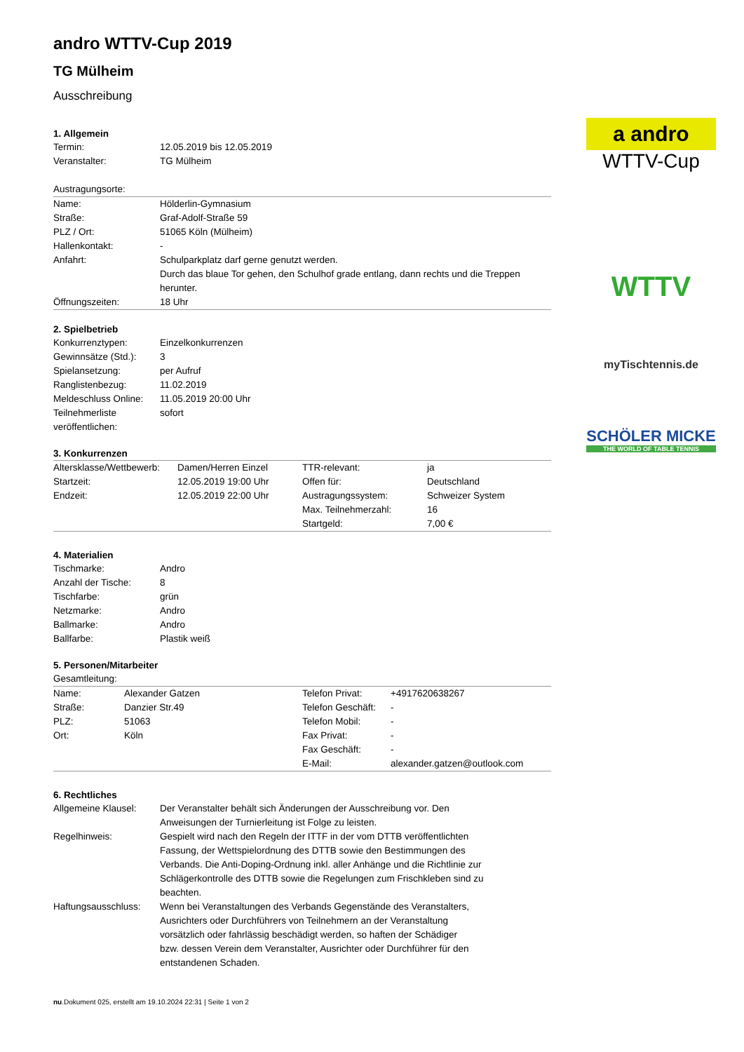a andro
WTTV-Cup
WTTV
myTischtennis.de
SCHÖLER MICKE
THE WORLD OF TABLE TENNIS
andro WTTV-Cup 2019
TG Mülheim
Ausschreibung
1. Allgemein
| Termin: | 12.05.2019 bis 12.05.2019 |
| Veranstalter: | TG Mülheim |
Austragungsorte:
| Name: | Hölderlin-Gymnasium |
| Straße: | Graf-Adolf-Straße 59 |
| PLZ / Ort: | 51065 Köln (Mülheim) |
| Hallenkontakt: | - |
| Anfahrt: | Schulparkplatz darf gerne genutzt werden. Durch das blaue Tor gehen, den Schulhof grade entlang, dann rechts und die Treppen herunter. |
| Öffnungszeiten: | 18 Uhr |
2. Spielbetrieb
| Konkurrenztypen: | Einzelkonkurrenzen |
| Gewinnsätze (Std.): | 3 |
| Spielansetzung: | per Aufruf |
| Ranglistenbezug: | 11.02.2019 |
| Meldeschluss Online: | 11.05.2019 20:00 Uhr |
| Teilnehmerliste veröffentlichen: | sofort |
3. Konkurrenzen
| Altersklasse/Wettbewerb: | Damen/Herren Einzel | TTR-relevant: | ja |
| Startzeit: | 12.05.2019 19:00 Uhr | Offen für: | Deutschland |
| Endzeit: | 12.05.2019 22:00 Uhr | Austragungssystem: | Schweizer System |
| | | Max. Teilnehmerzahl: | 16 |
| | | Startgeld: | 7,00 € |
4. Materialien
| Tischmarke: | Andro |
| Anzahl der Tische: | 8 |
| Tischfarbe: | grün |
| Netzmarke: | Andro |
| Ballmarke: | Andro |
| Ballfarbe: | Plastik weiß |
5. Personen/Mitarbeiter
Gesamtleitung:
| Name: | Alexander Gatzen | Telefon Privat: | +4917620638267 |
| Straße: | Danzier Str.49 | Telefon Geschäft: | - |
| PLZ: | 51063 | Telefon Mobil: | - |
| Ort: | Köln | Fax Privat: | - |
| | | Fax Geschäft: | - |
| | | E-Mail: | alexander.gatzen@outlook.com |
6. Rechtliches
| Allgemeine Klausel: | Der Veranstalter behält sich Änderungen der Ausschreibung vor. Den Anweisungen der Turnierleitung ist Folge zu leisten. |
| Regelhinweis: | Gespielt wird nach den Regeln der ITTF in der vom DTTB veröffentlichten Fassung, der Wettspielordnung des DTTB sowie den Bestimmungen des Verbands. Die Anti-Doping-Ordnung inkl. aller Anhänge und die Richtlinie zur Schlägerkontrolle des DTTB sowie die Regelungen zum Frischkleben sind zu beachten. |
| Haftungsausschluss: | Wenn bei Veranstaltungen des Verbands Gegenstände des Veranstalters, Ausrichters oder Durchführers von Teilnehmern an der Veranstaltung vorsätzlich oder fahrlässig beschädigt werden, so haften der Schädiger bzw. dessen Verein dem Veranstalter, Ausrichter oder Durchführer für den entstandenen Schaden. |
nu.Dokument 025, erstellt am 19.10.2024 22:31 | Seite 1 von 2